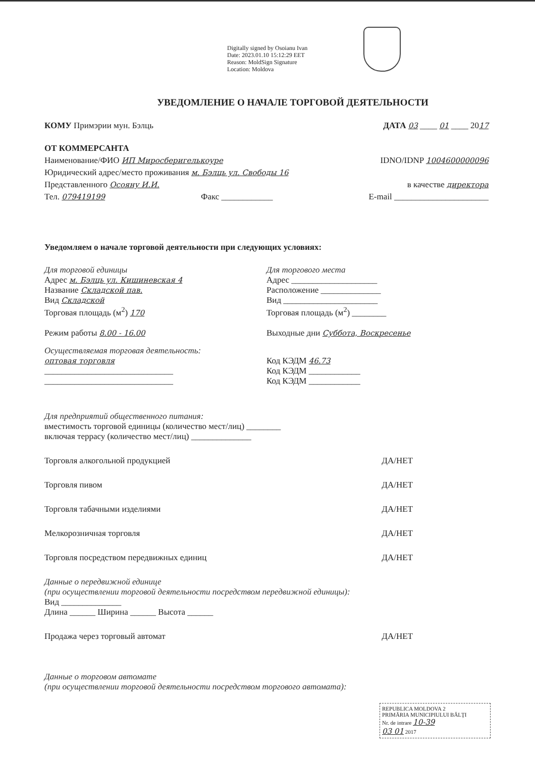Digitally signed by Osoianu Ivan
Date: 2023.01.10 15:12:29 EET
Reason: MoldSign Signature
Location: Moldova
УВЕДОМЛЕНИЕ О НАЧАЛЕ ТОРГОВОЙ ДЕЯТЕЛЬНОСТИ
КОМУ Примэрии мун. Бэлць ДАТА 03 ____ 01 ____ 2017
ОТ КОММЕРСАНТА
Наименование/ФИО ИП Миросберигелькоуре IDNO/IDNP 1004600000096
Юридический адрес/место проживания м. Бэлць ул. Свободы 16
Представленного Осояну И.И. в качестве директора
Тел. 079419199 Факс ____________ E-mail ______________________
Уведомляем о начале торговой деятельности при следующих условиях:
Для торговой единицы
Адрес м. Бэлць ул. Кишиневская 4
Название Складской пав.
Вид Складской
Торговая площадь (м<sup>2</sup>) 170
Для торгового места
Адрес ____________________
Расположение ______________
Вид ______________________
Торговая площадь (м<sup>2</sup>) ________
Режим работы 8.00 - 16.00 Выходные дни Суббота, Воскресенье
Осуществляемая торговая деятельность:
оптовая торговля
______________________________
______________________________
Код КЭДМ 46.73
Код КЭДМ ____________
Код КЭДМ ____________
Для предприятий общественного питания:
вместимость торговой единицы (количество мест/лиц) ________
включая террасу (количество мест/лиц) ______________
Торговля алкогольной продукцией ДА/НЕТ
Торговля пивом ДА/НЕТ
Торговля табачными изделиями ДА/НЕТ
Мелкорозничная торговля ДА/НЕТ
Торговля посредством передвижных единиц ДА/НЕТ
Данные о передвижной единице
(при осуществлении торговой деятельности посредством передвижной единицы):
Вид ______________
Длина ______ Ширина ______ Высота ______
Продажа через торговый автомат ДА/НЕТ
Данные о торговом автомате
(при осуществлении торговой деятельности посредством торгового автомата):
REPUBLICA MOLDOVA 2
PRIMĂRIA MUNICIPIULUI BĂLŢI
Nr. de intrare 10-39
03 01 2017